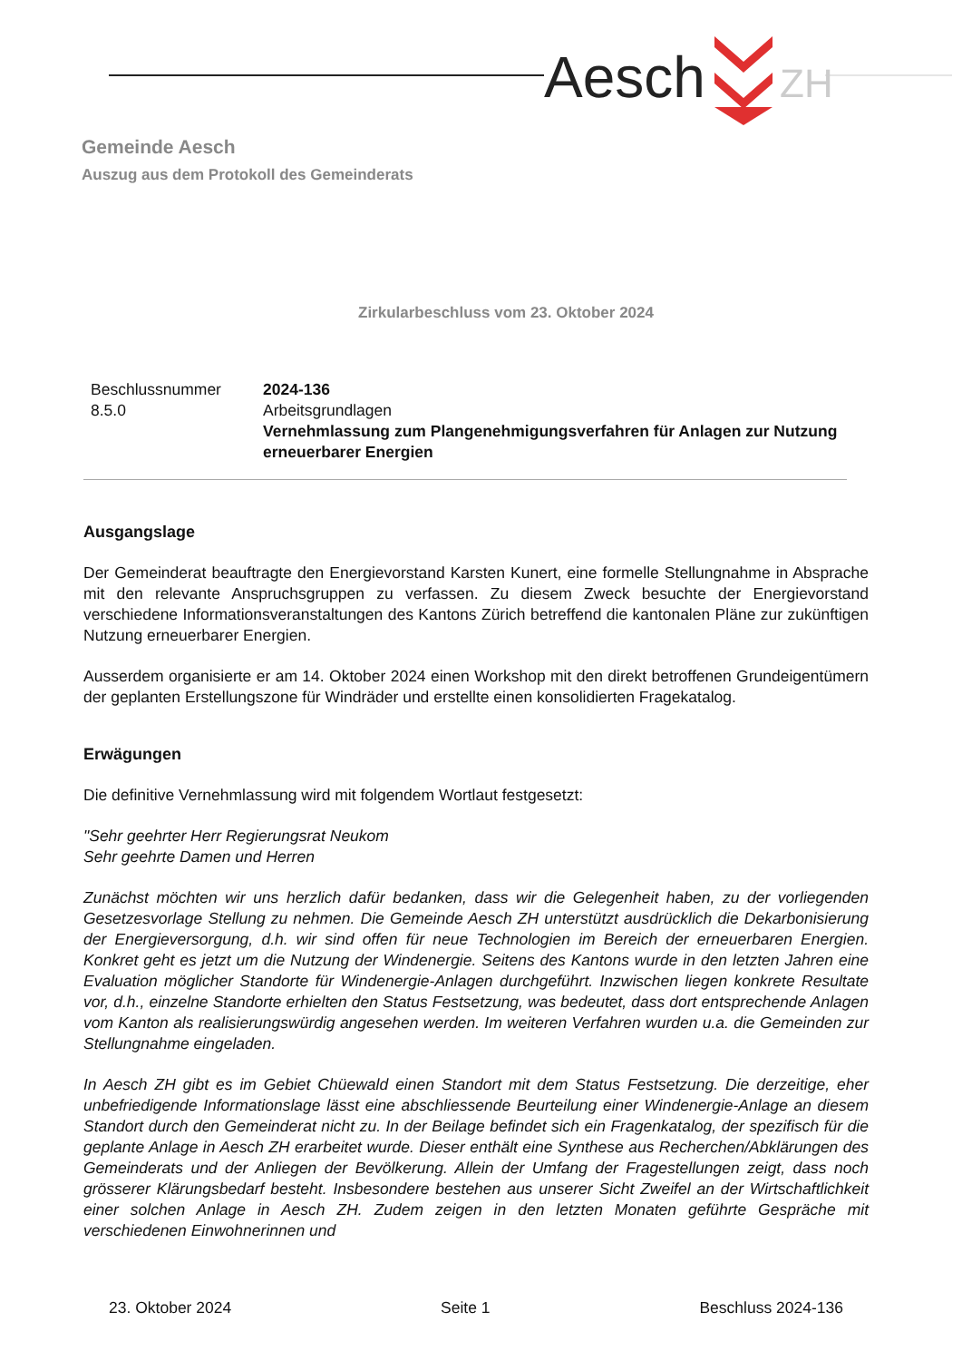Aesch
ZH
Gemeinde Aesch
Auszug aus dem Protokoll des Gemeinderats
Zirkularbeschluss vom 23. Oktober 2024
Beschlussnummer
2024-136
8.5.0
Arbeitsgrundlagen
Vernehmlassung zum Plangenehmigungsverfahren für Anlagen zur Nutzung erneuerbarer Energien
Ausgangslage
Der Gemeinderat beauftragte den Energievorstand Karsten Kunert, eine formelle Stellungnahme in Absprache mit den relevante Anspruchsgruppen zu verfassen. Zu diesem Zweck besuchte der Energievorstand verschiedene Informationsveranstaltungen des Kantons Zürich betreffend die kantonalen Pläne zur zukünftigen Nutzung erneuerbarer Energien.
Ausserdem organisierte er am 14. Oktober 2024 einen Workshop mit den direkt betroffenen Grundeigentümern der geplanten Erstellungszone für Windräder und erstellte einen konsolidierten Fragekatalog.
Erwägungen
Die definitive Vernehmlassung wird mit folgendem Wortlaut festgesetzt:
"Sehr geehrter Herr Regierungsrat Neukom
Sehr geehrte Damen und Herren
Zunächst möchten wir uns herzlich dafür bedanken, dass wir die Gelegenheit haben, zu der vorliegenden Gesetzesvorlage Stellung zu nehmen. Die Gemeinde Aesch ZH unterstützt ausdrücklich die Dekarbonisierung der Energieversorgung, d.h. wir sind offen für neue Technologien im Bereich der erneuerbaren Energien. Konkret geht es jetzt um die Nutzung der Windenergie. Seitens des Kantons wurde in den letzten Jahren eine Evaluation möglicher Standorte für Windenergie-Anlagen durchgeführt. Inzwischen liegen konkrete Resultate vor, d.h., einzelne Standorte erhielten den Status Festsetzung, was bedeutet, dass dort entsprechende Anlagen vom Kanton als realisierungswürdig angesehen werden. Im weiteren Verfahren wurden u.a. die Gemeinden zur Stellungnahme eingeladen.
In Aesch ZH gibt es im Gebiet Chüewald einen Standort mit dem Status Festsetzung. Die derzeitige, eher unbefriedigende Informationslage lässt eine abschliessende Beurteilung einer Windenergie-Anlage an diesem Standort durch den Gemeinderat nicht zu. In der Beilage befindet sich ein Fragenkatalog, der spezifisch für die geplante Anlage in Aesch ZH erarbeitet wurde. Dieser enthält eine Synthese aus Recherchen/Abklärungen des Gemeinderats und der Anliegen der Bevölkerung. Allein der Umfang der Fragestellungen zeigt, dass noch grösserer Klärungsbedarf besteht. Insbesondere bestehen aus unserer Sicht Zweifel an der Wirtschaftlichkeit einer solchen Anlage in Aesch ZH. Zudem zeigen in den letzten Monaten geführte Gespräche mit verschiedenen Einwohnerinnen und
23. Oktober 2024 Seite 1 Beschluss 2024-136